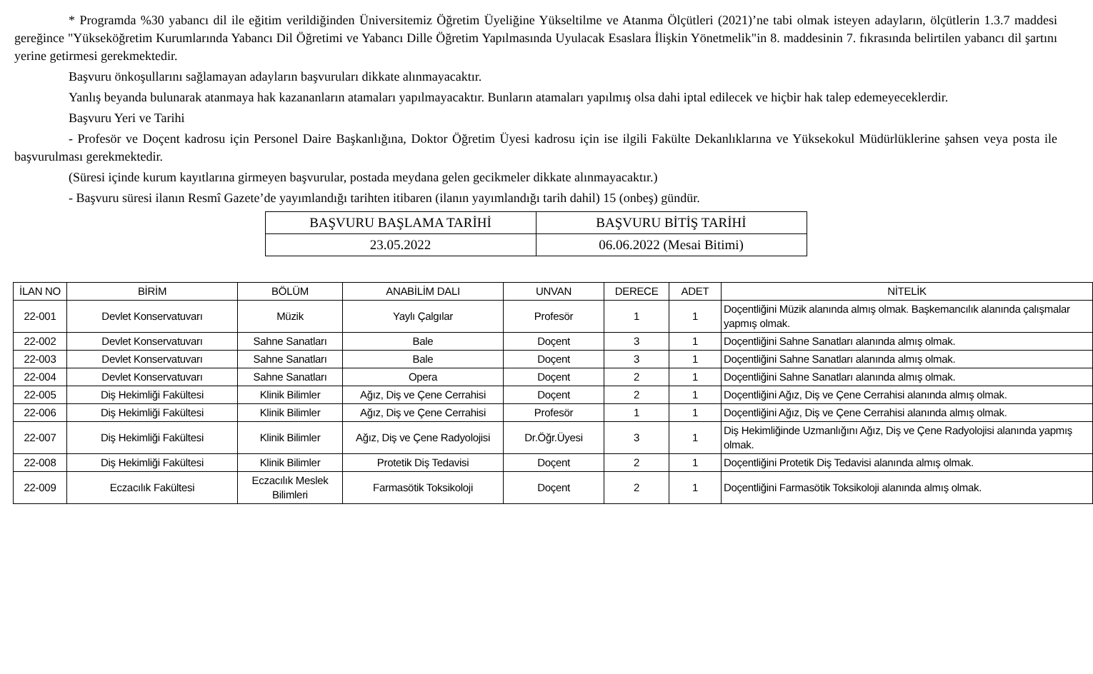* Programda %30 yabancı dil ile eğitim verildiğinden Üniversitemiz Öğretim Üyeliğine Yükseltilme ve Atanma Ölçütleri (2021)’ne tabi olmak isteyen adayların, ölçütlerin 1.3.7 maddesi gereğince "Yükseköğretim Kurumlarında Yabancı Dil Öğretimi ve Yabancı Dille Öğretim Yapılmasında Uyulacak Esaslara İlişkin Yönetmelik"in 8. maddesinin 7. fıkrasında belirtilen yabancı dil şartını yerine getirmesi gerekmektedir.
Başvuru önkoşullarını sağlamayan adayların başvuruları dikkate alınmayacaktır.
Yanlış beyanda bulunarak atanmaya hak kazananların atamaları yapılmayacaktır. Bunların atamaları yapılmış olsa dahi iptal edilecek ve hiçbir hak talep edemeyeceklerdir.
Başvuru Yeri ve Tarihi
- Profesör ve Doçent kadrosu için Personel Daire Başkanlığına, Doktor Öğretim Üyesi kadrosu için ise ilgili Fakülte Dekanlıklarına ve Yüksekokul Müdürlüklerine şahsen veya posta ile başvurulması gerekmektedir.
(Süresi içinde kurum kayıtlarına girmeyen başvurular, postada meydana gelen gecikmeler dikkate alınmayacaktır.)
- Başvuru süresi ilanın Resmî Gazete’de yayımlandığı tarihten itibaren (ilanın yayımlandığı tarih dahil) 15 (onbeş) gündür.
| BAŞVURU BAŞLAMA TARİHİ | BAŞVURU BİTİŞ TARİHİ |
| 23.05.2022 | 06.06.2022 (Mesai Bitimi) |
| İLAN NO | BİRİM | BÖLÜM | ANABİLİM DALI | UNVAN | DERECE | ADET | NİTELİK |
| --- | --- | --- | --- | --- | --- | --- | --- |
| 22-001 | Devlet Konservatuvarı | Müzik | Yaylı Çalgılar | Profesör | 1 | 1 | Doçentliğini Müzik alanında almış olmak. Başkemancılık alanında çalışmalar yapmış olmak. |
| 22-002 | Devlet Konservatuvarı | Sahne Sanatları | Bale | Doçent | 3 | 1 | Doçentliğini Sahne Sanatları alanında almış olmak. |
| 22-003 | Devlet Konservatuvarı | Sahne Sanatları | Bale | Doçent | 3 | 1 | Doçentliğini Sahne Sanatları alanında almış olmak. |
| 22-004 | Devlet Konservatuvarı | Sahne Sanatları | Opera | Doçent | 2 | 1 | Doçentliğini Sahne Sanatları alanında almış olmak. |
| 22-005 | Diş Hekimliği Fakültesi | Klinik Bilimler | Ağız, Diş ve Çene Cerrahisi | Doçent | 2 | 1 | Doçentliğini Ağız, Diş ve Çene Cerrahisi alanında almış olmak. |
| 22-006 | Diş Hekimliği Fakültesi | Klinik Bilimler | Ağız, Diş ve Çene Cerrahisi | Profesör | 1 | 1 | Doçentliğini Ağız, Diş ve Çene Cerrahisi alanında almış olmak. |
| 22-007 | Diş Hekimliği Fakültesi | Klinik Bilimler | Ağız, Diş ve Çene Radyolojisi | Dr.Öğr.Üyesi | 3 | 1 | Diş Hekimliğinde Uzmanlığını Ağız, Diş ve Çene Radyolojisi alanında yapmış olmak. |
| 22-008 | Diş Hekimliği Fakültesi | Klinik Bilimler | Protetik Diş Tedavisi | Doçent | 2 | 1 | Doçentliğini Protetik Diş Tedavisi alanında almış olmak. |
| 22-009 | Eczacılık Fakültesi | Eczacılık Meslek Bilimleri | Farmasötik Toksikoloji | Doçent | 2 | 1 | Doçentliğini Farmasötik Toksikoloji alanında almış olmak. |